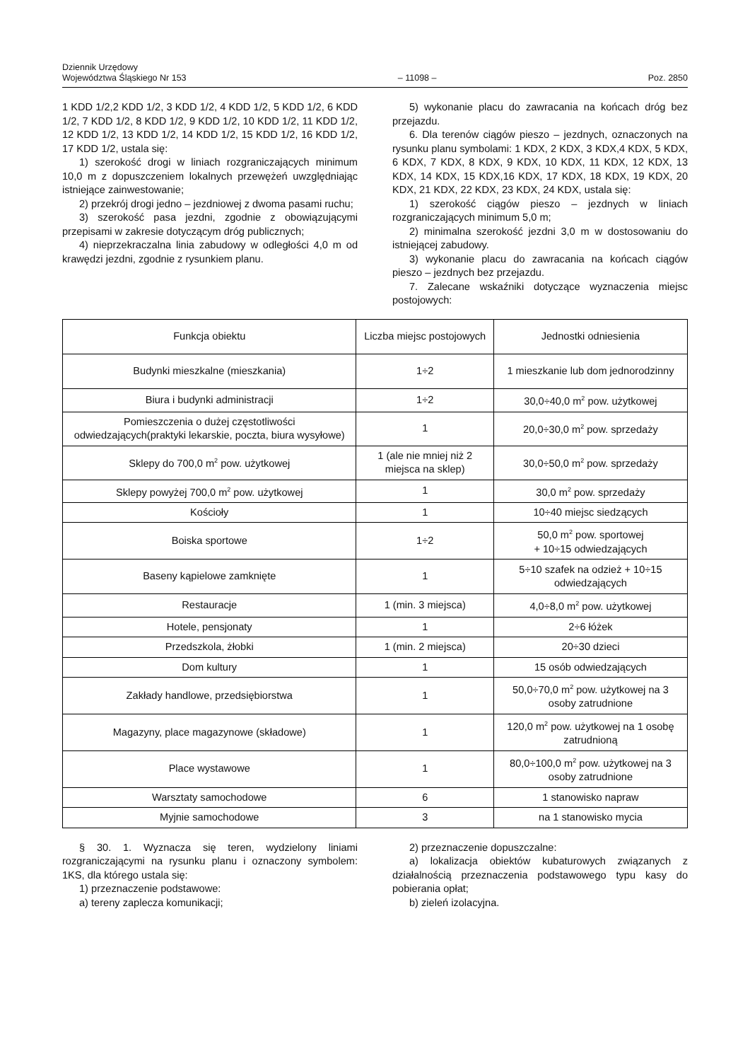Dziennik Urzędowy
Województwa Śląskiego Nr 153
– 11098 –
Poz. 2850
1 KDD 1/2,2 KDD 1/2, 3 KDD 1/2, 4 KDD 1/2, 5 KDD 1/2, 6 KDD 1/2, 7 KDD 1/2, 8 KDD 1/2, 9 KDD 1/2, 10 KDD 1/2, 11 KDD 1/2, 12 KDD 1/2, 13 KDD 1/2, 14 KDD 1/2, 15 KDD 1/2, 16 KDD 1/2, 17 KDD 1/2, ustala się:
1) szerokość drogi w liniach rozgraniczających minimum 10,0 m z dopuszczeniem lokalnych przewężeń uwzględniając istniejące zainwestowanie;
2) przekrój drogi jedno – jezdniowej z dwoma pasami ruchu;
3) szerokość pasa jezdni, zgodnie z obowiązującymi przepisami w zakresie dotyczącym dróg publicznych;
4) nieprzekraczalna linia zabudowy w odległości 4,0 m od krawędzi jezdni, zgodnie z rysunkiem planu.
5) wykonanie placu do zawracania na końcach dróg bez przejazdu.
6. Dla terenów ciągów pieszo – jezdnych, oznaczonych na rysunku planu symbolami: 1 KDX, 2 KDX, 3 KDX,4 KDX, 5 KDX, 6 KDX, 7 KDX, 8 KDX, 9 KDX, 10 KDX, 11 KDX, 12 KDX, 13 KDX, 14 KDX, 15 KDX,16 KDX, 17 KDX, 18 KDX, 19 KDX, 20 KDX, 21 KDX, 22 KDX, 23 KDX, 24 KDX, ustala się:
1) szerokość ciągów pieszo – jezdnych w liniach rozgraniczających minimum 5,0 m;
2) minimalna szerokość jezdni 3,0 m w dostosowaniu do istniejącej zabudowy.
3) wykonanie placu do zawracania na końcach ciągów pieszo – jezdnych bez przejazdu.
7. Zalecane wskaźniki dotyczące wyznaczenia miejsc postojowych:
| Funkcja obiektu | Liczba miejsc postojowych | Jednostki odniesienia |
| Budynki mieszkalne (mieszkania) | 1÷2 | 1 mieszkanie lub dom jednorodzinny |
| Biura i budynki administracji | 1÷2 | 30,0÷40,0 m<sup>2</sup> pow. użytkowej |
| Pomieszczenia o dużej częstotliwości odwiedzających(praktyki lekarskie, poczta, biura wysyłowe) | 1 | 20,0÷30,0 m<sup>2</sup> pow. sprzedaży |
| Sklepy do 700,0 m<sup>2</sup> pow. użytkowej | 1 (ale nie mniej niż 2 miejsca na sklep) | 30,0÷50,0 m<sup>2</sup> pow. sprzedaży |
| Sklepy powyżej 700,0 m<sup>2</sup> pow. użytkowej | 1 | 30,0 m<sup>2</sup> pow. sprzedaży |
| Kościoły | 1 | 10÷40 miejsc siedzących |
| Boiska sportowe | 1÷2 | 50,0 m<sup>2</sup> pow. sportowej + 10÷15 odwiedzających |
| Baseny kąpielowe zamknięte | 1 | 5÷10 szafek na odzież + 10÷15 odwiedzających |
| Restauracje | 1 (min. 3 miejsca) | 4,0÷8,0 m<sup>2</sup> pow. użytkowej |
| Hotele, pensjonaty | 1 | 2÷6 łóżek |
| Przedszkola, żłobki | 1 (min. 2 miejsca) | 20÷30 dzieci |
| Dom kultury | 1 | 15 osób odwiedzających |
| Zakłady handlowe, przedsiębiorstwa | 1 | 50,0÷70,0 m<sup>2</sup> pow. użytkowej na 3 osoby zatrudnione |
| Magazyny, place magazynowe (składowe) | 1 | 120,0 m<sup>2</sup> pow. użytkowej na 1 osobę zatrudnioną |
| Place wystawowe | 1 | 80,0÷100,0 m<sup>2</sup> pow. użytkowej na 3 osoby zatrudnione |
| Warsztaty samochodowe | 6 | 1 stanowisko napraw |
| Myjnie samochodowe | 3 | na 1 stanowisko mycia |
§ 30. 1. Wyznacza się teren, wydzielony liniami rozgraniczającymi na rysunku planu i oznaczony symbolem: 1KS, dla którego ustala się:
1) przeznaczenie podstawowe:
a) tereny zaplecza komunikacji;
2) przeznaczenie dopuszczalne:
a) lokalizacja obiektów kubaturowych związanych z działalnością przeznaczenia podstawowego typu kasy do pobierania opłat;
b) zieleń izolacyjna.